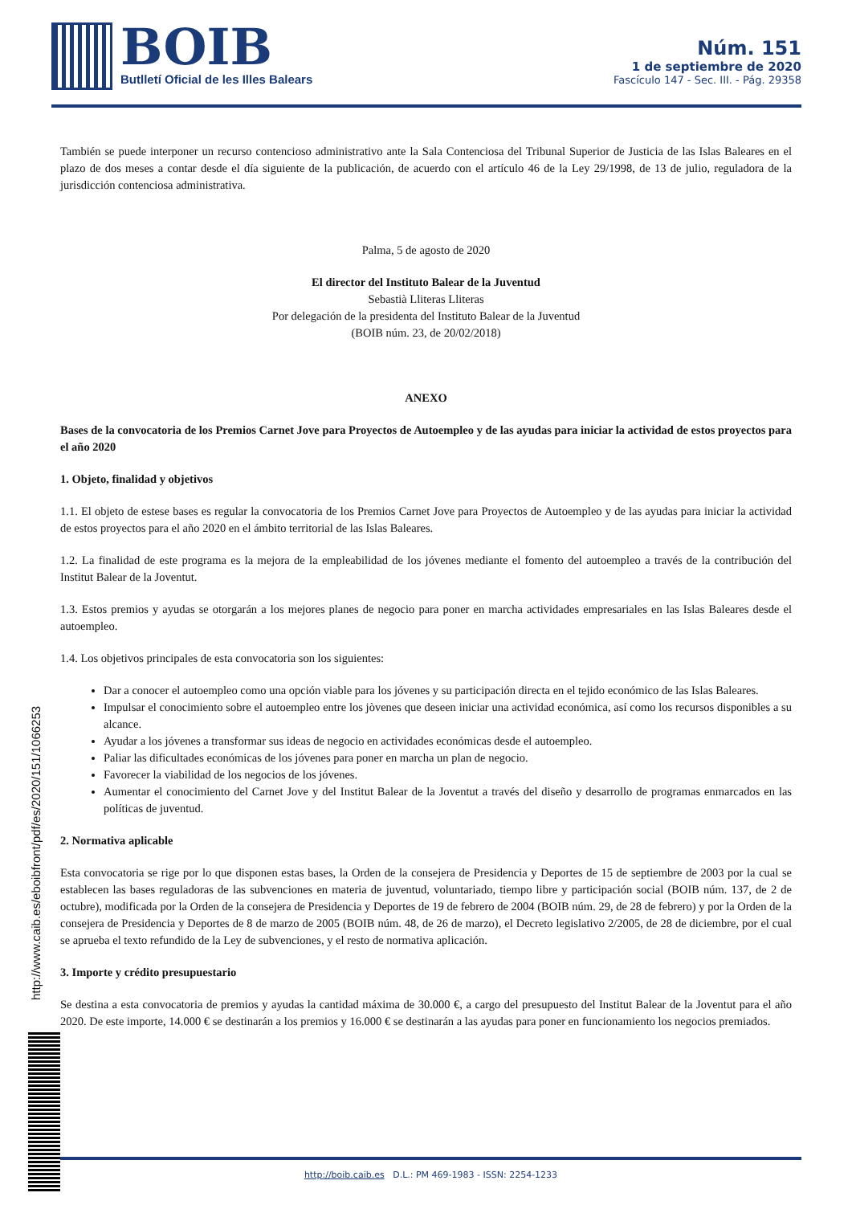BOIB
Butlletí Oficial de les Illes Balears
Núm. 151
1 de septiembre de 2020
Fascículo 147 - Sec. III. - Pág. 29358
También se puede interponer un recurso contencioso administrativo ante la Sala Contenciosa del Tribunal Superior de Justicia de las Islas Baleares en el plazo de dos meses a contar desde el día siguiente de la publicación, de acuerdo con el artículo 46 de la Ley 29/1998, de 13 de julio, reguladora de la jurisdicción contenciosa administrativa.
Palma, 5 de agosto de 2020
El director del Instituto Balear de la Juventud
Sebastià Lliteras Lliteras
Por delegación de la presidenta del Instituto Balear de la Juventud
(BOIB núm. 23, de 20/02/2018)
ANEXO
Bases de la convocatoria de los Premios Carnet Jove para Proyectos de Autoempleo y de las ayudas para iniciar la actividad de estos proyectos para el año 2020
1. Objeto, finalidad y objetivos
1.1. El objeto de estese bases es regular la convocatoria de los Premios Carnet Jove para Proyectos de Autoempleo y de las ayudas para iniciar la actividad de estos proyectos para el año 2020 en el ámbito territorial de las Islas Baleares.
1.2. La finalidad de este programa es la mejora de la empleabilidad de los jóvenes mediante el fomento del autoempleo a través de la contribución del Institut Balear de la Joventut.
1.3. Estos premios y ayudas se otorgarán a los mejores planes de negocio para poner en marcha actividades empresariales en las Islas Baleares desde el autoempleo.
1.4. Los objetivos principales de esta convocatoria son los siguientes:
Dar a conocer el autoempleo como una opción viable para los jóvenes y su participación directa en el tejido económico de las Islas Baleares.
Impulsar el conocimiento sobre el autoempleo entre los jòvenes que deseen iniciar una actividad económica, así como los recursos disponibles a su alcance.
Ayudar a los jóvenes a transformar sus ideas de negocio en actividades económicas desde el autoempleo.
Paliar las dificultades económicas de los jóvenes para poner en marcha un plan de negocio.
Favorecer la viabilidad de los negocios de los jóvenes.
Aumentar el conocimiento del Carnet Jove y del Institut Balear de la Joventut a través del diseño y desarrollo de programas enmarcados en las políticas de juventud.
2. Normativa aplicable
Esta convocatoria se rige por lo que disponen estas bases, la Orden de la consejera de Presidencia y Deportes de 15 de septiembre de 2003 por la cual se establecen las bases reguladoras de las subvenciones en materia de juventud, voluntariado, tiempo libre y participación social (BOIB núm. 137, de 2 de octubre), modificada por la Orden de la consejera de Presidencia y Deportes de 19 de febrero de 2004 (BOIB núm. 29, de 28 de febrero) y por la Orden de la consejera de Presidencia y Deportes de 8 de marzo de 2005 (BOIB núm. 48, de 26 de marzo), el Decreto legislativo 2/2005, de 28 de diciembre, por el cual se aprueba el texto refundido de la Ley de subvenciones, y el resto de normativa aplicación.
3. Importe y crédito presupuestario
Se destina a esta convocatoria de premios y ayudas la cantidad máxima de 30.000 €, a cargo del presupuesto del Institut Balear de la Joventut para el año 2020. De este importe, 14.000 € se destinarán a los premios y 16.000 € se destinarán a las ayudas para poner en funcionamiento los negocios premiados.
http://www.caib.es/eboibfront/pdf/es/2020/151/1066253
http://boib.caib.es D.L.: PM 469-1983 - ISSN: 2254-1233